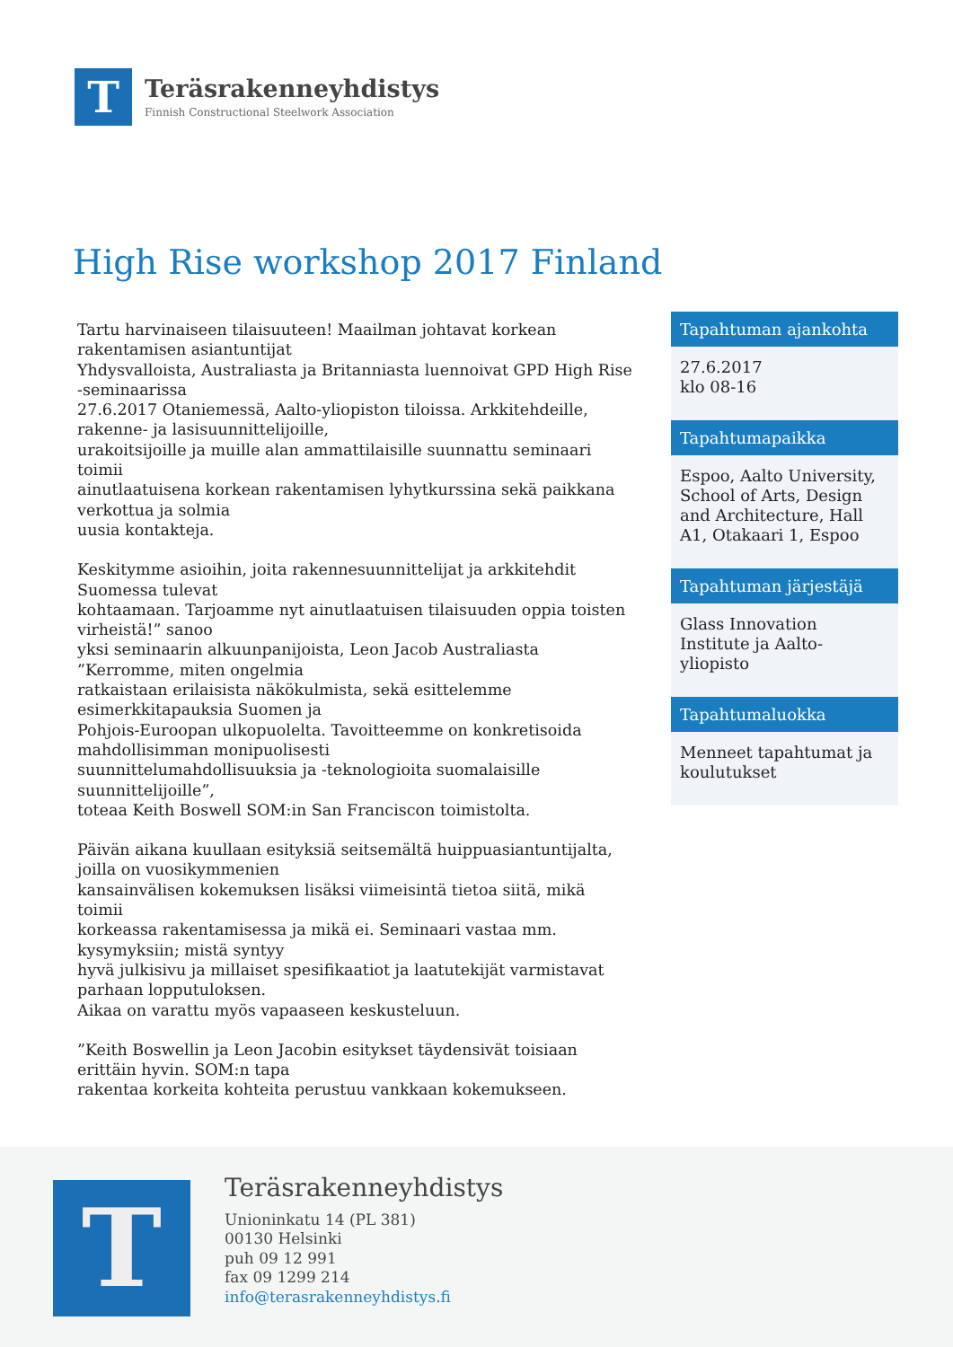T
Teräsrakenneyhdistys
Finnish Constructional Steelwork Association
High Rise workshop 2017 Finland
Tartu harvinaiseen tilaisuuteen! Maailman johtavat korkean rakentamisen asiantuntijat
Yhdysvalloista, Australiasta ja Britanniasta luennoivat GPD High Rise -seminaarissa
27.6.2017 Otaniemessä, Aalto-yliopiston tiloissa. Arkkitehdeille, rakenne- ja lasisuunnittelijoille,
urakoitsijoille ja muille alan ammattilaisille suunnattu seminaari toimii
ainutlaatuisena korkean rakentamisen lyhytkurssina sekä paikkana verkottua ja solmia
uusia kontakteja.
Keskitymme asioihin, joita rakennesuunnittelijat ja arkkitehdit Suomessa tulevat
kohtaamaan. Tarjoamme nyt ainutlaatuisen tilaisuuden oppia toisten virheistä!” sanoo
yksi seminaarin alkuunpanijoista, Leon Jacob Australiasta ”Kerromme, miten ongelmia
ratkaistaan erilaisista näkökulmista, sekä esittelemme esimerkkitapauksia Suomen ja
Pohjois-Euroopan ulkopuolelta. Tavoitteemme on konkretisoida mahdollisimman monipuolisesti
suunnittelumahdollisuuksia ja -teknologioita suomalaisille suunnittelijoille”,
toteaa Keith Boswell SOM:in San Franciscon toimistolta.
Päivän aikana kuullaan esityksiä seitsemältä huippuasiantuntijalta, joilla on vuosikymmenien
kansainvälisen kokemuksen lisäksi viimeisintä tietoa siitä, mikä toimii
korkeassa rakentamisessa ja mikä ei. Seminaari vastaa mm. kysymyksiin; mistä syntyy
hyvä julkisivu ja millaiset spesifikaatiot ja laatutekijät varmistavat parhaan lopputuloksen.
Aikaa on varattu myös vapaaseen keskusteluun.
”Keith Boswellin ja Leon Jacobin esitykset täydensivät toisiaan erittäin hyvin. SOM:n tapa
rakentaa korkeita kohteita perustuu vankkaan kokemukseen.
Tapahtuman ajankohta
27.6.2017
klo 08-16
Tapahtumapaikka
Espoo, Aalto University, School of Arts, Design and Architecture, Hall A1, Otakaari 1, Espoo
Tapahtuman järjestäjä
Glass Innovation Institute ja Aalto-yliopisto
Tapahtumaluokka
Menneet tapahtumat ja koulutukset
T
Teräsrakenneyhdistys
Unioninkatu 14 (PL 381)
00130 Helsinki
puh 09 12 991
fax 09 1299 214
info@terasrakenneyhdistys.fi